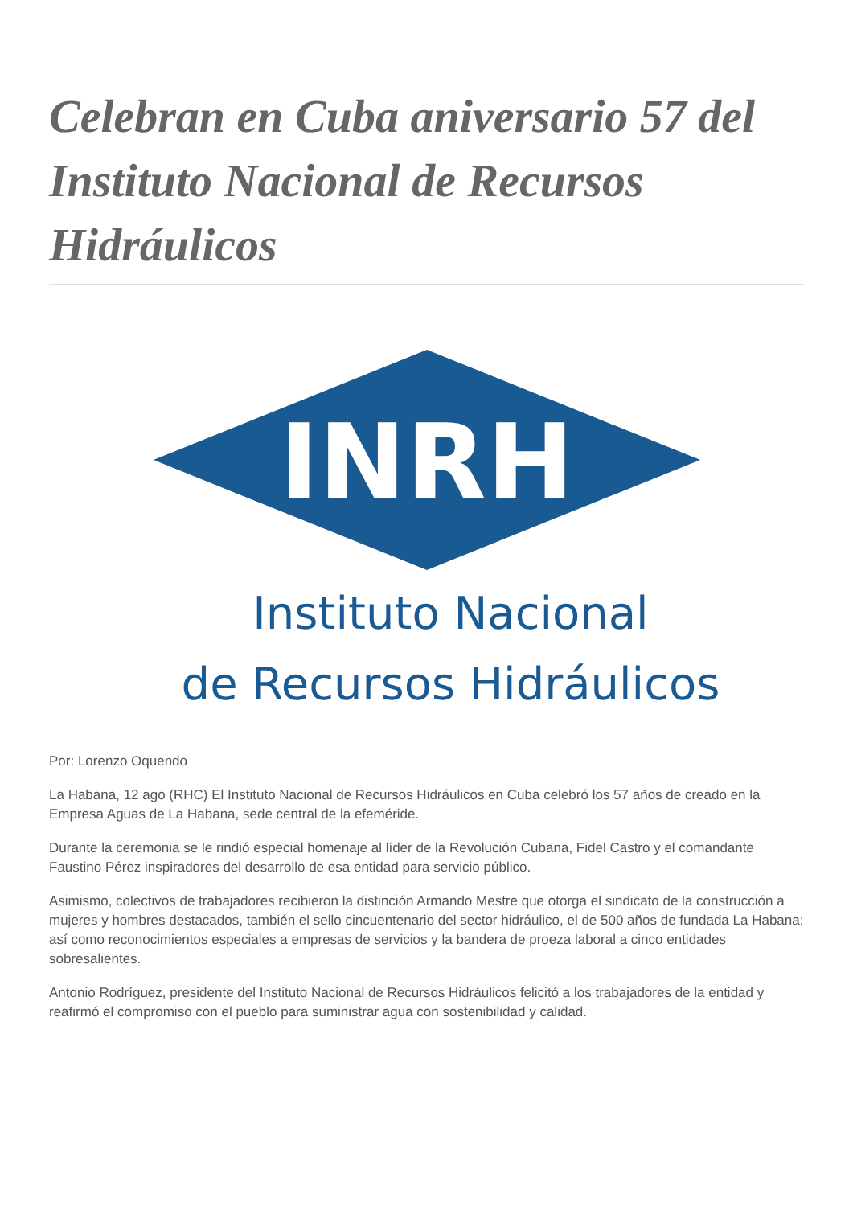Celebran en Cuba aniversario 57 del Instituto Nacional de Recursos Hidráulicos
INRH
Instituto Nacional
de Recursos Hidráulicos
Por: Lorenzo Oquendo
La Habana, 12 ago (RHC) El Instituto Nacional de Recursos Hidráulicos en Cuba celebró los 57 años de creado en la Empresa Aguas de La Habana, sede central de la efeméride.
Durante la ceremonia se le rindió especial homenaje al líder de la Revolución Cubana, Fidel Castro y el comandante Faustino Pérez inspiradores del desarrollo de esa entidad para servicio público.
Asimismo, colectivos de trabajadores recibieron la distinción Armando Mestre que otorga el sindicato de la construcción a mujeres y hombres destacados, también el sello cincuentenario del sector hidráulico, el de 500 años de fundada La Habana; así como reconocimientos especiales a empresas de servicios y la bandera de proeza laboral a cinco entidades sobresalientes.
Antonio Rodríguez, presidente del Instituto Nacional de Recursos Hidráulicos felicitó a los trabajadores de la entidad y reafirmó el compromiso con el pueblo para suministrar agua con sostenibilidad y calidad.